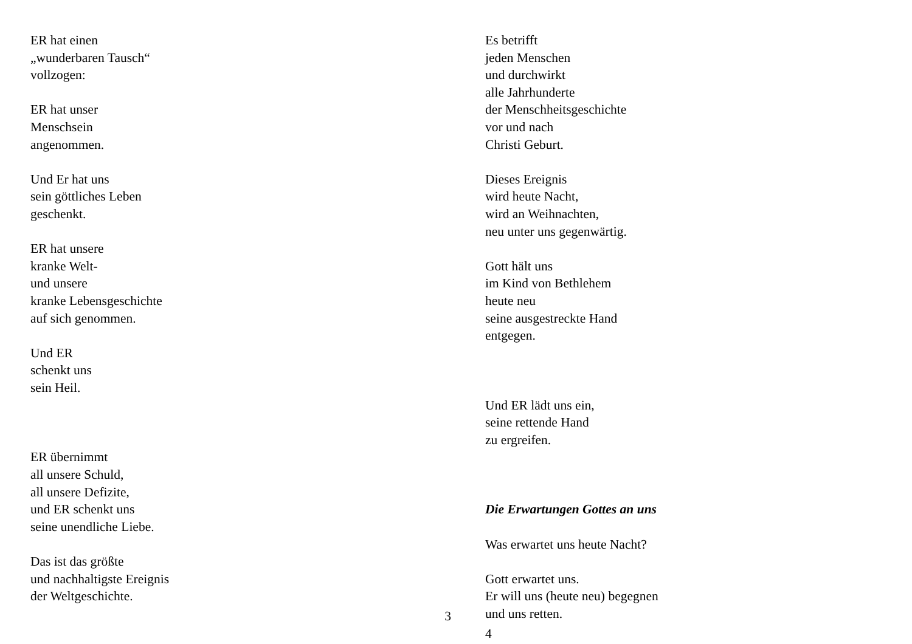ER hat einen
„wunderbaren Tausch“
vollzogen:
ER hat unser
Menschsein
angenommen.
Und Er hat uns
sein göttliches Leben
geschenkt.
ER hat unsere
kranke Welt-
und unsere
kranke Lebensgeschichte
auf sich genommen.
Und ER
schenkt uns
sein Heil.
ER übernimmt
all unsere Schuld,
all unsere Defizite,
und ER schenkt uns
seine unendliche Liebe.
Das ist das größte
und nachhaltigste Ereignis
der Weltgeschichte.
3
Es betrifft
jeden Menschen
und durchwirkt
alle Jahrhunderte
der Menschheitsgeschichte
vor und nach
Christi Geburt.
Dieses Ereignis
wird heute Nacht,
wird an Weihnachten,
neu unter uns gegenwärtig.
Gott hält uns
im Kind von Bethlehem
heute neu
seine ausgestreckte Hand
entgegen.
Und ER lädt uns ein,
seine rettende Hand
zu ergreifen.
Die Erwartungen Gottes an uns
Was erwartet uns heute Nacht?
Gott erwartet uns.
Er will uns (heute neu) begegnen
und uns retten.
4